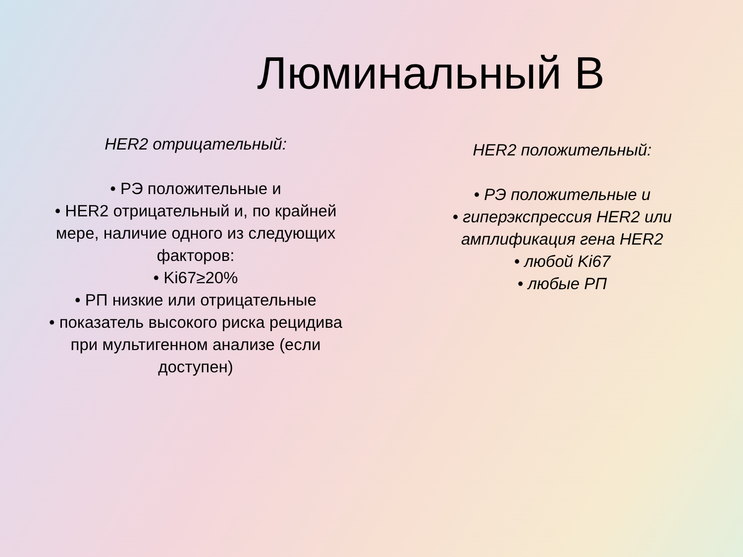Люминальный В
HER2 отрицательный:
• РЭ положительные и
• HER2 отрицательный и, по крайней
мере, наличие одного из следующих
факторов:
• Ki67≥20%
• РП низкие или отрицательные
• показатель высокого риска рецидива
при мультигенном анализе (если
доступен)
HER2 положительный:
• РЭ положительные и
• гиперэкспрессия HER2 или
амплификация гена HER2
• любой Ki67
• любые РП